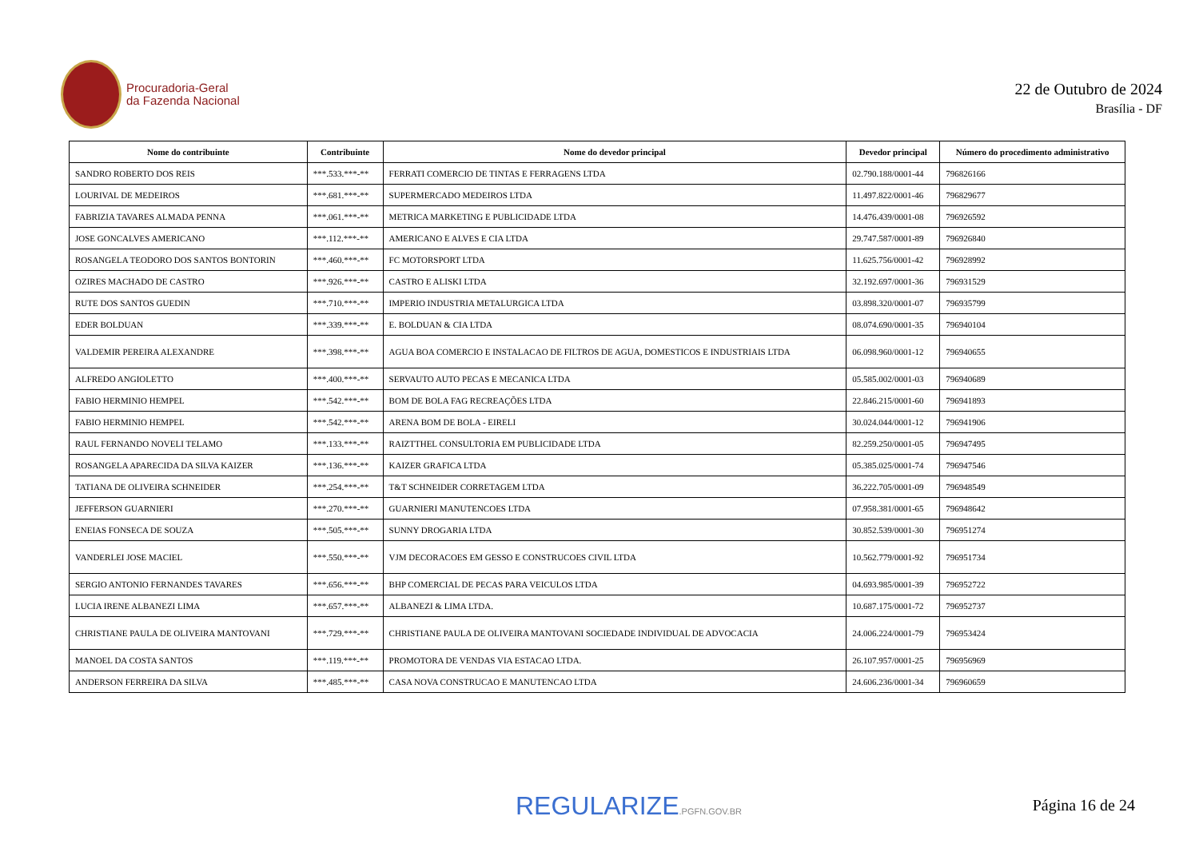Procuradoria-Geral
da Fazenda Nacional
22 de Outubro de 2024
Brasília - DF
| Nome do contribuinte | Contribuinte | Nome do devedor principal | Devedor principal | Número do procedimento administrativo |
| --- | --- | --- | --- | --- |
| SANDRO ROBERTO DOS REIS | ***.533.***-** | FERRATI COMERCIO DE TINTAS E FERRAGENS LTDA | 02.790.188/0001-44 | 796826166 |
| LOURIVAL DE MEDEIROS | ***.681.***-** | SUPERMERCADO MEDEIROS LTDA | 11.497.822/0001-46 | 796829677 |
| FABRIZIA TAVARES ALMADA PENNA | ***.061.***-** | METRICA MARKETING E PUBLICIDADE LTDA | 14.476.439/0001-08 | 796926592 |
| JOSE GONCALVES AMERICANO | ***.112.***-** | AMERICANO E ALVES E CIA LTDA | 29.747.587/0001-89 | 796926840 |
| ROSANGELA TEODORO DOS SANTOS BONTORIN | ***.460.***-** | FC MOTORSPORT LTDA | 11.625.756/0001-42 | 796928992 |
| OZIRES MACHADO DE CASTRO | ***.926.***-** | CASTRO E ALISKI LTDA | 32.192.697/0001-36 | 796931529 |
| RUTE DOS SANTOS GUEDIN | ***.710.***-** | IMPERIO INDUSTRIA METALURGICA LTDA | 03.898.320/0001-07 | 796935799 |
| EDER BOLDUAN | ***.339.***-** | E. BOLDUAN & CIA LTDA | 08.074.690/0001-35 | 796940104 |
| VALDEMIR PEREIRA ALEXANDRE | ***.398.***-** | AGUA BOA COMERCIO E INSTALACAO DE FILTROS DE AGUA, DOMESTICOS E INDUSTRIAIS LTDA | 06.098.960/0001-12 | 796940655 |
| ALFREDO ANGIOLETTO | ***.400.***-** | SERVAUTO AUTO PECAS E MECANICA LTDA | 05.585.002/0001-03 | 796940689 |
| FABIO HERMINIO HEMPEL | ***.542.***-** | BOM DE BOLA FAG RECREAÇÕES LTDA | 22.846.215/0001-60 | 796941893 |
| FABIO HERMINIO HEMPEL | ***.542.***-** | ARENA BOM DE BOLA - EIRELI | 30.024.044/0001-12 | 796941906 |
| RAUL FERNANDO NOVELI TELAMO | ***.133.***-** | RAIZTTHEL CONSULTORIA EM PUBLICIDADE LTDA | 82.259.250/0001-05 | 796947495 |
| ROSANGELA APARECIDA DA SILVA KAIZER | ***.136.***-** | KAIZER GRAFICA LTDA | 05.385.025/0001-74 | 796947546 |
| TATIANA DE OLIVEIRA SCHNEIDER | ***.254.***-** | T&T SCHNEIDER CORRETAGEM LTDA | 36.222.705/0001-09 | 796948549 |
| JEFFERSON GUARNIERI | ***.270.***-** | GUARNIERI MANUTENCOES LTDA | 07.958.381/0001-65 | 796948642 |
| ENEIAS FONSECA DE SOUZA | ***.505.***-** | SUNNY DROGARIA LTDA | 30.852.539/0001-30 | 796951274 |
| VANDERLEI JOSE MACIEL | ***.550.***-** | VJM DECORACOES EM GESSO E CONSTRUCOES CIVIL LTDA | 10.562.779/0001-92 | 796951734 |
| SERGIO ANTONIO FERNANDES TAVARES | ***.656.***-** | BHP COMERCIAL DE PECAS PARA VEICULOS LTDA | 04.693.985/0001-39 | 796952722 |
| LUCIA IRENE ALBANEZI LIMA | ***.657.***-** | ALBANEZI & LIMA LTDA. | 10.687.175/0001-72 | 796952737 |
| CHRISTIANE PAULA DE OLIVEIRA MANTOVANI | ***.729.***-** | CHRISTIANE PAULA DE OLIVEIRA MANTOVANI SOCIEDADE INDIVIDUAL DE ADVOCACIA | 24.006.224/0001-79 | 796953424 |
| MANOEL DA COSTA SANTOS | ***.119.***-** | PROMOTORA DE VENDAS VIA ESTACAO LTDA. | 26.107.957/0001-25 | 796956969 |
| ANDERSON FERREIRA DA SILVA | ***.485.***-** | CASA NOVA CONSTRUCAO E MANUTENCAO LTDA | 24.606.236/0001-34 | 796960659 |
REGULARIZE.PGFN.GOV.BR Página 16 de 24